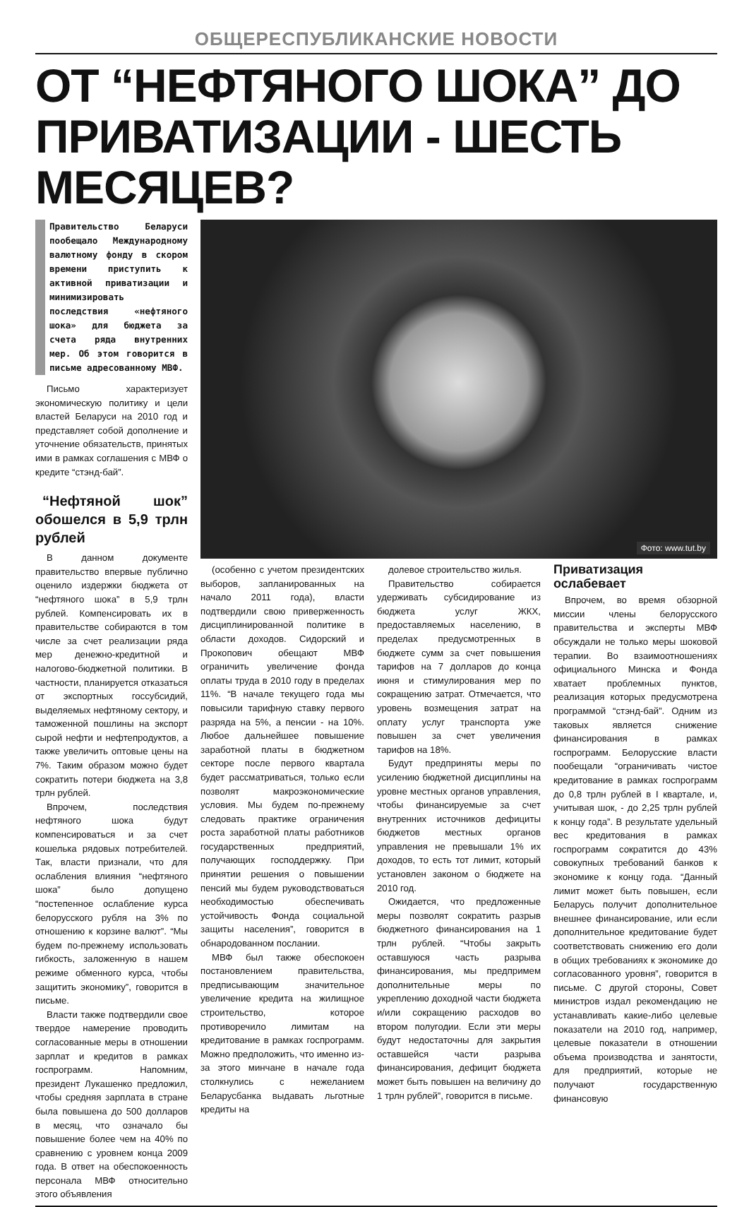ОБЩЕРЕСПУБЛИКАНСКИЕ НОВОСТИ
ОТ “НЕФТЯНОГО ШОКА” ДО ПРИВАТИЗАЦИИ - ШЕСТЬ МЕСЯЦЕВ?
Правительство Беларуси пообещало Международному валютному фонду в скором времени приступить к активной приватизации и минимизировать последствия «нефтяного шока» для бюджета за счета ряда внутренних мер. Об этом говорится в письме адресованному МВФ.
Письмо характеризует экономическую политику и цели властей Беларуси на 2010 год и представляет собой дополнение и уточнение обязательств, принятых ими в рамках соглашения с МВФ о кредите “стэнд-бай”.
“Нефтяной шок” обошелся в 5,9 трлн рублей
В данном документе правительство впервые публично оценило издержки бюджета от “нефтяного шока” в 5,9 трлн рублей. Компенсировать их в правительстве собираются в том числе за счет реализации ряда мер денежно-кредитной и налогово-бюджетной политики. В частности, планируется отказаться от экспортных госсубсидий, выделяемых нефтяному сектору, и таможенной пошлины на экспорт сырой нефти и нефтепродуктов, а также увеличить оптовые цены на 7%. Таким образом можно будет сократить потери бюджета на 3,8 трлн рублей.
Впрочем, последствия нефтяного шока будут компенсироваться и за счет кошелька рядовых потребителей. Так, власти признали, что для ослабления влияния “нефтяного шока” было допущено “постепенное ослабление курса белорусского рубля на 3% по отношению к корзине валют”. “Мы будем по-прежнему использовать гибкость, заложенную в нашем режиме обменного курса, чтобы защитить экономику”, говорится в письме.
Власти также подтвердили свое твердое намерение проводить согласованные меры в отношении зарплат и кредитов в рамках госпрограмм. Напомним, президент Лукашенко предложил, чтобы средняя зарплата в стране была повышена до 500 долларов в месяц, что означало бы повышение более чем на 40% по сравнению с уровнем конца 2009 года. В ответ на обеспокоенность персонала МВФ относительно этого объявления
Фото: www.tut.by
(особенно с учетом президентских выборов, запланированных на начало 2011 года), власти подтвердили свою приверженность дисциплинированной политике в области доходов. Сидорский и Прокопович обещают МВФ ограничить увеличение фонда оплаты труда в 2010 году в пределах 11%. “В начале текущего года мы повысили тарифную ставку первого разряда на 5%, а пенсии - на 10%. Любое дальнейшее повышение заработной платы в бюджетном секторе после первого квартала будет рассматриваться, только если позволят макроэкономические условия. Мы будем по-прежнему следовать практике ограничения роста заработной платы работников государственных предприятий, получающих господдержку. При принятии решения о повышении пенсий мы будем руководствоваться необходимостью обеспечивать устойчивость Фонда социальной защиты населения”, говорится в обнародованном послании.
МВФ был также обеспокоен постановлением правительства, предписывающим значительное увеличение кредита на жилищное строительство, которое противоречило лимитам на кредитование в рамках госпрограмм. Можно предположить, что именно из-за этого минчане в начале года столкнулись с нежеланием Беларусбанка выдавать льготные кредиты на
долевое строительство жилья.
Правительство собирается удерживать субсидирование из бюджета услуг ЖКХ, предоставляемых населению, в пределах предусмотренных в бюджете сумм за счет повышения тарифов на 7 долларов до конца июня и стимулирования мер по сокращению затрат. Отмечается, что уровень возмещения затрат на оплату услуг транспорта уже повышен за счет увеличения тарифов на 18%.
Будут предприняты меры по усилению бюджетной дисциплины на уровне местных органов управления, чтобы финансируемые за счет внутренних источников дефициты бюджетов местных органов управления не превышали 1% их доходов, то есть тот лимит, который установлен законом о бюджете на 2010 год.
Ожидается, что предложенные меры позволят сократить разрыв бюджетного финансирования на 1 трлн рублей. “Чтобы закрыть оставшуюся часть разрыва финансирования, мы предпримем дополнительные меры по укреплению доходной части бюджета и/или сокращению расходов во втором полугодии. Если эти меры будут недостаточны для закрытия оставшейся части разрыва финансирования, дефицит бюджета может быть повышен на величину до 1 трлн рублей”, говорится в письме.
Приватизация ослабевает
Впрочем, во время обзорной миссии члены белорусского правительства и эксперты МВФ обсуждали не только меры шоковой терапии. Во взаимоотношениях официального Минска и Фонда хватает проблемных пунктов, реализация которых предусмотрена программой “стэнд-бай”. Одним из таковых является снижение финансирования в рамках госпрограмм. Белорусские власти пообещали “ограничивать чистое кредитование в рамках госпрограмм до 0,8 трлн рублей в I квартале, и, учитывая шок, - до 2,25 трлн рублей к концу года”. В результате удельный вес кредитования в рамках госпрограмм сократится до 43% совокупных требований банков к экономике к концу года. “Данный лимит может быть повышен, если Беларусь получит дополнительное внешнее финансирование, или если дополнительное кредитование будет соответствовать снижению его доли в общих требованиях к экономике до согласованного уровня”, говорится в письме. С другой стороны, Совет министров издал рекомендацию не устанавливать какие-либо целевые показатели на 2010 год, например, целевые показатели в отношении объема производства и занятости, для предприятий, которые не получают государственную финансовую